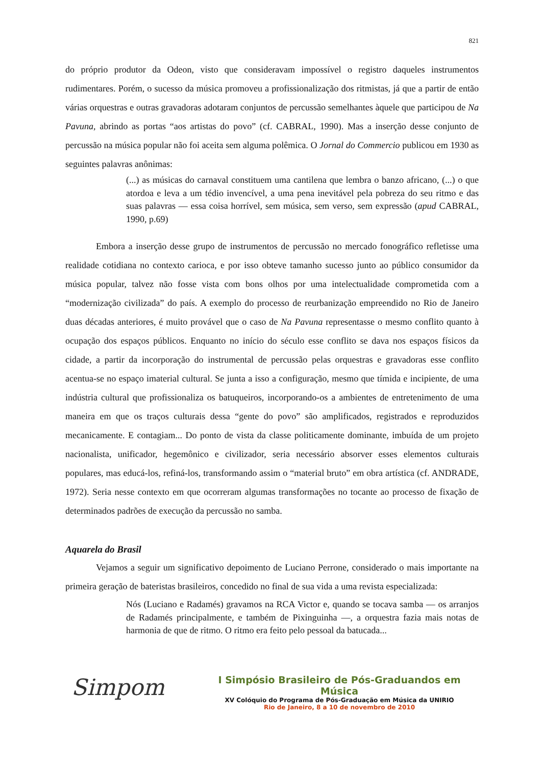821
do próprio produtor da Odeon, visto que consideravam impossível o registro daqueles instrumentos rudimentares. Porém, o sucesso da música promoveu a profissionalização dos ritmistas, já que a partir de então várias orquestras e outras gravadoras adotaram conjuntos de percussão semelhantes àquele que participou de Na Pavuna, abrindo as portas “aos artistas do povo” (cf. CABRAL, 1990). Mas a inserção desse conjunto de percussão na música popular não foi aceita sem alguma polêmica. O Jornal do Commercio publicou em 1930 as seguintes palavras anônimas:
(...) as músicas do carnaval constituem uma cantilena que lembra o banzo africano, (...) o que atordoa e leva a um tédio invencível, a uma pena inevitável pela pobreza do seu ritmo e das suas palavras — essa coisa horrível, sem música, sem verso, sem expressão (apud CABRAL, 1990, p.69)
Embora a inserção desse grupo de instrumentos de percussão no mercado fonográfico refletisse uma realidade cotidiana no contexto carioca, e por isso obteve tamanho sucesso junto ao público consumidor da música popular, talvez não fosse vista com bons olhos por uma intelectualidade comprometida com a “modernização civilizada” do país. A exemplo do processo de reurbanização empreendido no Rio de Janeiro duas décadas anteriores, é muito provável que o caso de Na Pavuna representasse o mesmo conflito quanto à ocupação dos espaços públicos. Enquanto no início do século esse conflito se dava nos espaços físicos da cidade, a partir da incorporação do instrumental de percussão pelas orquestras e gravadoras esse conflito acentua-se no espaço imaterial cultural. Se junta a isso a configuração, mesmo que tímida e incipiente, de uma indústria cultural que profissionaliza os batuqueiros, incorporando-os a ambientes de entretenimento de uma maneira em que os traços culturais dessa “gente do povo” são amplificados, registrados e reproduzidos mecanicamente. E contagiam... Do ponto de vista da classe politicamente dominante, imbuída de um projeto nacionalista, unificador, hegemônico e civilizador, seria necessário absorver esses elementos culturais populares, mas educá-los, refiná-los, transformando assim o “material bruto” em obra artística (cf. ANDRADE, 1972). Seria nesse contexto em que ocorreram algumas transformações no tocante ao processo de fixação de determinados padrões de execução da percussão no samba.
Aquarela do Brasil
Vejamos a seguir um significativo depoimento de Luciano Perrone, considerado o mais importante na primeira geração de bateristas brasileiros, concedido no final de sua vida a uma revista especializada:
Nós (Luciano e Radamés) gravamos na RCA Victor e, quando se tocava samba — os arranjos de Radamés principalmente, e também de Pixinguinha —, a orquestra fazia mais notas de harmonia de que de ritmo. O ritmo era feito pelo pessoal da batucada...
Simpom
I Simpósio Brasileiro de Pós-Graduandos em Música
XV Colóquio do Programa de Pós-Graduação em Música da UNIRIO
Rio de Janeiro, 8 a 10 de novembro de 2010